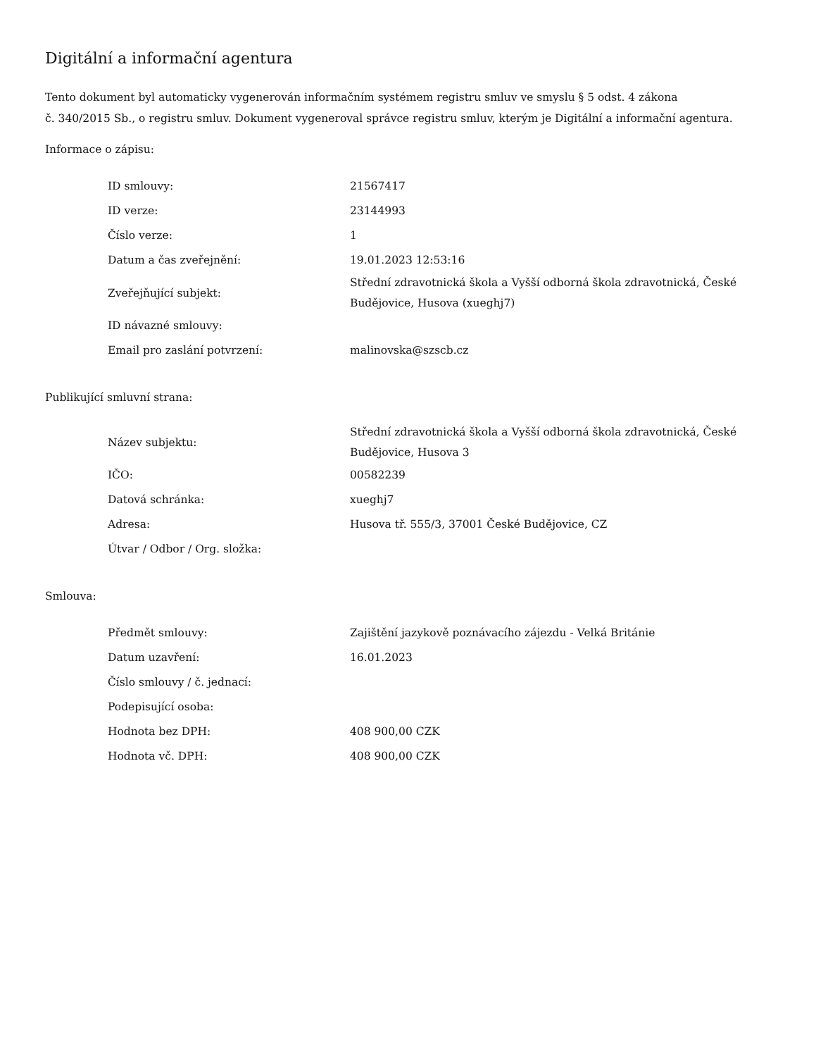Digitální a informační agentura
Tento dokument byl automaticky vygenerován informačním systémem registru smluv ve smyslu § 5 odst. 4 zákona
č. 340/2015 Sb., o registru smluv. Dokument vygeneroval správce registru smluv, kterým je Digitální a informační agentura.
Informace o zápisu:
| ID smlouvy: | 21567417 |
| ID verze: | 23144993 |
| Číslo verze: | 1 |
| Datum a čas zveřejnění: | 19.01.2023 12:53:16 |
| Zveřejňující subjekt: | Střední zdravotnická škola a Vyšší odborná škola zdravotnická, České Budějovice, Husova (xueghj7) |
| ID návazné smlouvy: | |
| Email pro zaslání potvrzení: | malinovska@szscb.cz |
Publikující smluvní strana:
| Název subjektu: | Střední zdravotnická škola a Vyšší odborná škola zdravotnická, České Budějovice, Husova 3 |
| IČO: | 00582239 |
| Datová schránka: | xueghj7 |
| Adresa: | Husova tř. 555/3, 37001 České Budějovice, CZ |
| Útvar / Odbor / Org. složka: | |
Smlouva:
| Předmět smlouvy: | Zajištění jazykově poznávacího zájezdu - Velká Británie |
| Datum uzavření: | 16.01.2023 |
| Číslo smlouvy / č. jednací: | |
| Podepisující osoba: | |
| Hodnota bez DPH: | 408 900,00 CZK |
| Hodnota vč. DPH: | 408 900,00 CZK |